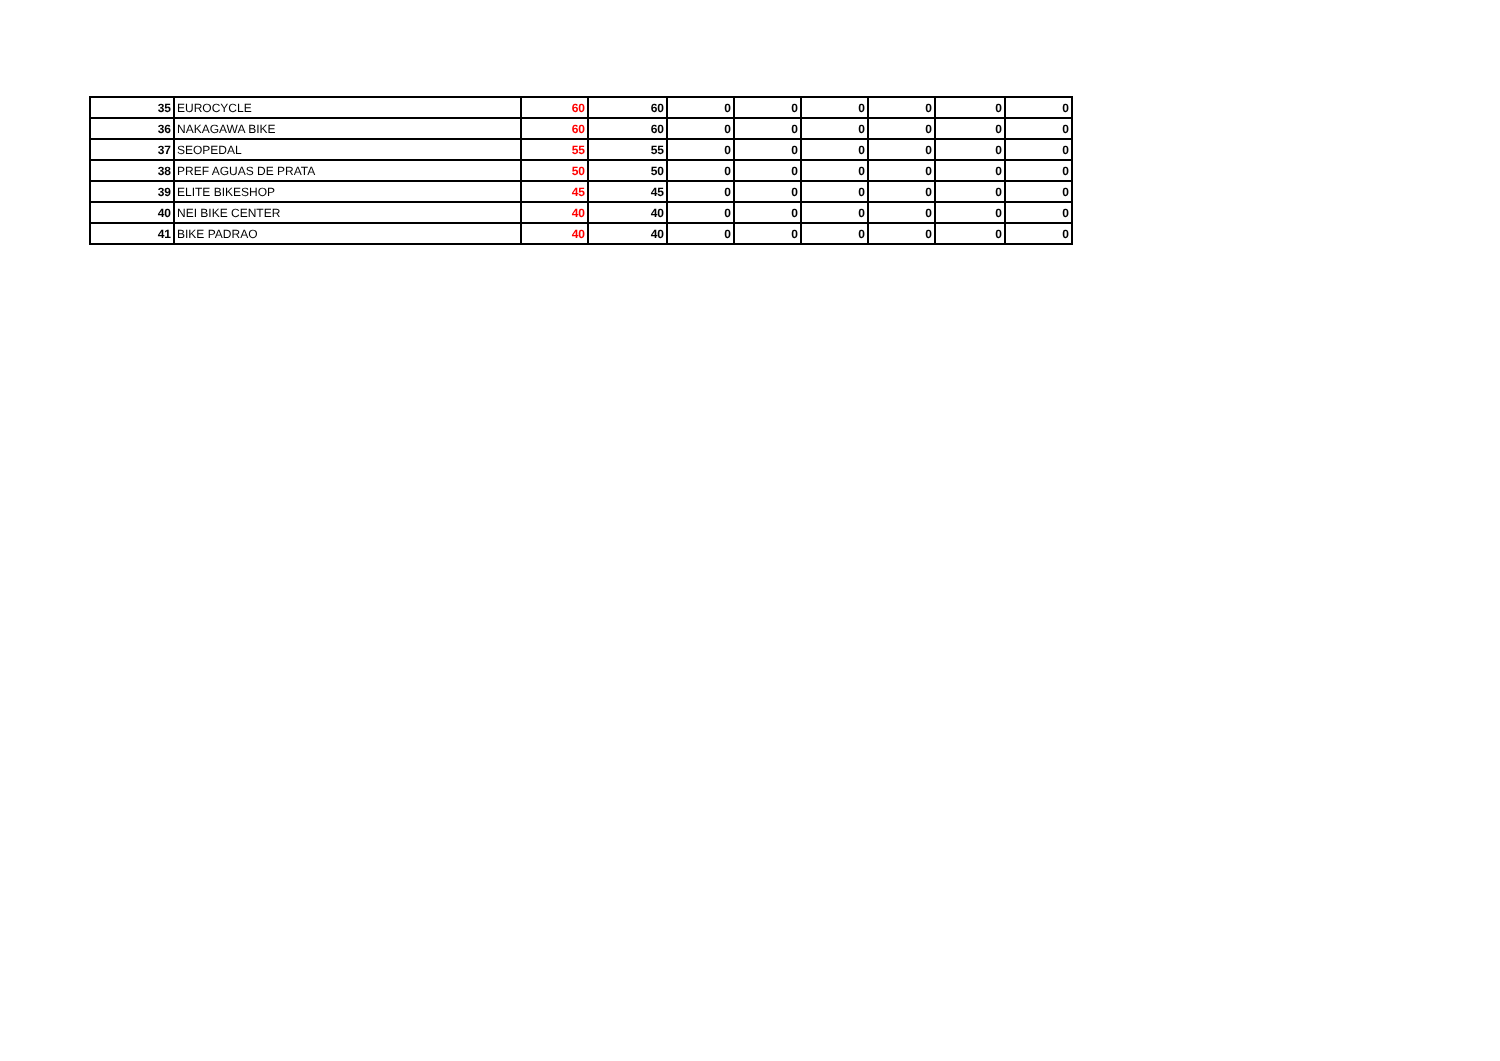| 35 | EUROCYCLE | 60 | 60 | 0 | 0 | 0 | 0 | 0 | 0 |
| 36 | NAKAGAWA BIKE | 60 | 60 | 0 | 0 | 0 | 0 | 0 | 0 |
| 37 | SEOPEDAL | 55 | 55 | 0 | 0 | 0 | 0 | 0 | 0 |
| 38 | PREF AGUAS DE PRATA | 50 | 50 | 0 | 0 | 0 | 0 | 0 | 0 |
| 39 | ELITE BIKESHOP | 45 | 45 | 0 | 0 | 0 | 0 | 0 | 0 |
| 40 | NEI BIKE CENTER | 40 | 40 | 0 | 0 | 0 | 0 | 0 | 0 |
| 41 | BIKE PADRAO | 40 | 40 | 0 | 0 | 0 | 0 | 0 | 0 |